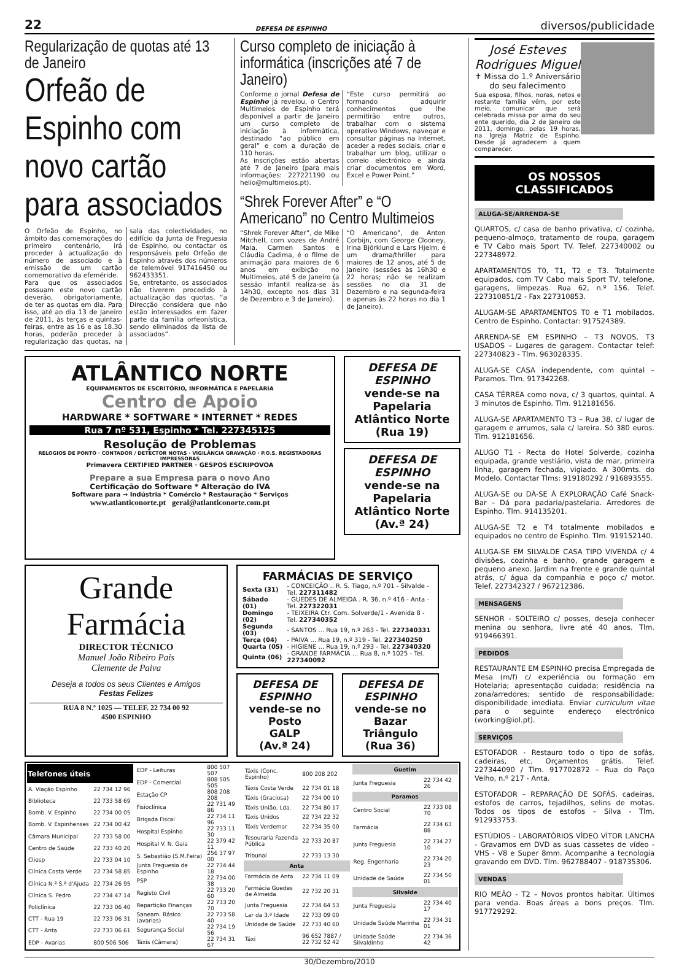22 DEFESA DE ESPINHO diversos/publicidade
Regularização de quotas até 13 de Janeiro
Orfeão de Espinho com novo cartão para associados
O Orfeão de Espinho, no âmbito das comemorações do primeiro centenário, irá proceder à actualização do número de associado e à emissão de um cartão comemorativo da efeméride.
Para que os associados possuam este novo cartão deverão, obrigatoriamente, de ter as quotas em dia. Para isso, até ao dia 13 de Janeiro de 2011, às terças e quintas-feiras, entre as 16 e as 18.30 horas, poderão proceder à regularização das quotas, na sala das colectividades, no edifício da Junta de Freguesia de Espinho, ou contactar os responsáveis pelo Orfeão de Espinho através dos números de telemóvel 917416450 ou 962433351.
Se, entretanto, os associados não tiverem procedido à actualização das quotas, “a Direcção considera que não estão interessados em fazer parte da família orfeonística, sendo eliminados da lista de associados”.
Curso completo de iniciação à informática (inscrições até 7 de Janeiro)
Conforme o jornal Defesa de Espinho já revelou, o Centro Multimeios de Espinho terá disponível a partir de Janeiro um curso completo de iniciação à informática, destinado “ao público em geral” e com a duração de 110 horas.
As inscrições estão abertas até 7 de Janeiro (para mais informações: 227221190 ou helio@multimeios.pt).
“Este curso permitirá ao formando adquirir conhecimentos que lhe permitirão entre outros, trabalhar com o sistema operativo Windows, navegar e consultar páginas na Internet, aceder a redes sociais, criar e trabalhar um blog, utilizar o correio electrónico e ainda criar documentos em Word, Excel e Power Point.”
“Shrek Forever After” e “O Americano” no Centro Multimeios
“Shrek Forever After”, de Mike Mitchell, com vozes de André Maia, Carmen Santos e Cláudia Cadima, é o filme de animação para maiores de 6 anos em exibição no Multimeios, até 5 de Janeiro (a sessão infantil realiza-se às 14h30, excepto nos dias 31 de Dezembro e 3 de Janeiro).
“O Americano”, de Anton Corbijn, com George Clooney, Irina Björklund e Lars Hjelm, é um drama/thriller para maiores de 12 anos, até 5 de Janeiro (sessões às 16h30 e 22 horas; não se realizam sessões no dia 31 de Dezembro e na segunda-feira e apenas às 22 horas no dia 1 de Janeiro).
ATLÂNTICO NORTE
EQUIPAMENTOS DE ESCRITÓRIO, INFORMÁTICA E PAPELARIA
Centro de Apoio
HARDWARE * SOFTWARE * INTERNET * REDES
Rua 7 nº 531, Espinho * Tel. 227345125
Resolução de Problemas
RELOGIOS DE PONTO · CONTADOR / DETECTOR NOTAS · VIGILÂNCIA GRAVAÇÃO · P.O.S. REGISTADORAS IMPRESSORAS
Primavera CERTIFIED PARTNER · GESPOS ESCRIPOVOA
Prepare a sua Empresa para o novo Ano
Certificação do Software * Alteração do IVA
Software para → Indústria * Comércio * Restauração * Serviços
www.atlanticonorte.pt geral@atlanticonorte.com.pt
DEFESA DE ESPINHO
vende-se na
Papelaria
Atlântico Norte
(Rua 19)
DEFESA DE ESPINHO
vende-se na
Papelaria
Atlântico Norte
(Av.ª 24)
Grande
Farmácia
DIRECTOR TÉCNICO
Manuel João Ribeiro Pais
Clemente de Paiva
Deseja a todos os seus Clientes e Amigos
Festas Felizes
RUA 8 N.º 1025 — TELEF. 22 734 00 92
4500 ESPINHO
FARMÁCIAS DE SERVIÇO
| Sexta (31) | - CONCEIÇÃO .. R. S. Tiago, n.º 701 - Silvalde - Tel. 227311482 |
| Sábado (01) | - GUEDES DE ALMEIDA . R. 36, n.º 416 - Anta - Tel. 227322031 |
| Domingo (02) | - TEIXEIRA Ctr. Com. Solverde/1 - Avenida 8 - Tel. 227340352 |
| Segunda (03) | - SANTOS ... Rua 19, n.º 263 - Tel. 227340331 |
| Terça (04) | - PAIVA ... Rua 19, n.º 319 - Tel. 227340250 |
| Quarta (05) | - HIGIENE ... Rua 19, n.º 293 - Tel. 227340320 |
| Quinta (06) | - GRANDE FARMÁCIA ... Rua 8, n.º 1025 - Tel. 227340092 |
DEFESA DE ESPINHO
vende-se no
Posto
GALP
(Av.ª 24)
DEFESA DE ESPINHO
vende-se no
Bazar
Triângulo
(Rua 36)
| Telefones úteis | |
| --- | --- |
| A. Viação Espinho | 22 734 12 96 |
| Biblioteca | 22 733 58 69 |
| Bomb. V. Espinho | 22 734 00 05 |
| Bomb. V. Espinhenses | 22 734 00 42 |
| Câmara Municipal | 22 733 58 00 |
| Centro de Saúde | 22 733 40 20 |
| Cliesp | 22 733 04 10 |
| Clínica Costa Verde | 22 734 58 85 |
| Clínica N.ª S.ª d'Ajuda | 22 734 26 95 |
| Clínica S. Pedro | 22 734 47 14 |
| Policlínica | 22 733 06 40 |
| CTT - Rua 19 | 22 733 06 31 |
| CTT - Anta | 22 733 06 61 |
| EDP - Avarias | 800 506 506 |
| EDP - Leituras | 800 507 507 |
| EDP - Comercial | 808 505 505 |
| Estação CP | 808 208 208 |
| Fisioclínica | 22 731 49 86 |
| Brigada Fiscal | 22 734 11 96 |
| Hospital Espinho | 22 733 11 30 |
| Hospital V. N. Gaia | 22 379 42 11 |
| S. Sebastião (S.M.Feira) | 256 37 97 00 |
| Junta Freguesia de Espinho | 22 734 44 18 |
| PSP | 22 734 00 38 |
| Registo Civil | 22 733 20 60 |
| Repartição Finanças | 22 733 20 70 |
| Saneam. Básico (avarias) | 22 733 58 40 |
| Segurança Social | 22 734 19 56 |
| Táxis (Câmara) | 22 734 31 67 |
| Táxis (Conc. Espinho) | 800 208 202 |
| Táxis Costa Verde | 22 734 01 18 |
| Táxis (Graciosa) | 22 734 00 10 |
| Táxis União, Lda. | 22 734 80 17 |
| Táxis Unidos | 22 734 22 32 |
| Táxis Verdemar | 22 734 35 00 |
| Tesouraria Fazenda Pública | 22 733 20 87 |
| Tribunal | 22 733 13 30 |
| Anta | |
| Farmácia de Anta | 22 734 11 09 |
| Farmácia Guedes de Almeida | 22 732 20 31 |
| Junta Freguesia | 22 734 64 53 |
| Lar da 3.ª Idade | 22 733 09 00 |
| Unidade de Saúde | 22 733 40 60 |
| Táxi | 96 652 7887 / 22 732 52 42 |
| Guetim | |
| --- | --- |
| Junta Freguesia | 22 734 42 26 |
| Paramos | |
| Centro Social | 22 733 08 70 |
| Farmácia | 22 734 63 88 |
| Junta Freguesia | 22 734 27 10 |
| Reg. Engenharia | 22 734 20 23 |
| Unidade de Saúde | 22 734 50 01 |
| Silvalde | |
| Junta Freguesia | 22 734 40 17 |
| Unidade Saúde Marinha | 22 734 31 01 |
| Unidade Saúde Silvaldinho | 22 734 36 42 |
José Esteves Rodrigues Miguel
✝ Missa do 1.º Aniversário do seu falecimento
Sua esposa, filhos, noras, netos e restante família vêm, por este meio, comunicar que será celebrada missa por alma do seu ente querido, dia 2 de Janeiro de 2011, domingo, pelas 19 horas, na Igreja Matriz de Espinho. Desde já agradecem a quem comparecer.
OS NOSSOS CLASSIFICADOS
ALUGA-SE/ARRENDA-SE
QUARTOS, c/ casa de banho privativa, c/ cozinha, pequeno-almoço, tratamento de roupa, garagem e TV Cabo mais Sport TV. Telef. 227340002 ou 227348972.
APARTAMENTOS T0, T1, T2 e T3. Totalmente equipados, com TV Cabo mais Sport TV, telefone, garagens, limpezas. Rua 62, n.º 156. Telef. 227310851/2 - Fax 227310853.
ALUGAM-SE APARTAMENTOS T0 e T1 mobilados. Centro de Espinho. Contactar: 917524389.
ARRENDA-SE EM ESPINHO – T3 NOVOS, T3 USADOS – Lugares de garagem. Contactar telef: 227340823 - Tlm. 963028335.
ALUGA-SE CASA independente, com quintal – Paramos. Tlm. 917342268.
CASA TÉRREA como nova, c/ 3 quartos, quintal. A 3 minutos de Espinho. Tlm. 912181656.
ALUGA-SE APARTAMENTO T3 – Rua 38, c/ lugar de garagem e arrumos, sala c/ lareira. Só 380 euros. Tlm. 912181656.
ALUGO T1 - Recta do Hotel Solverde, cozinha equipada, grande vestiário, vista de mar, primeira linha, garagem fechada, vigiado. A 300mts. do Modelo. Contactar Tlms: 919180292 / 916893555.
ALUGA-SE ou DÁ-SE À EXPLORAÇÃO Café Snack-Bar – Dá para padaria/pastelaria. Arredores de Espinho. Tlm. 914135201.
ALUGA-SE T2 e T4 totalmente mobilados e equipados no centro de Espinho. Tlm. 919152140.
ALUGA-SE EM SILVALDE CASA TIPO VIVENDA c/ 4 divisões, cozinha e banho, grande garagem e pequeno anexo. Jardim na frente e grande quintal atrás, c/ água da companhia e poço c/ motor. Telef. 227342327 / 967212386.
MENSAGENS
SENHOR - SOLTEIRO c/ posses, deseja conhecer menina ou senhora, livre até 40 anos. Tlm. 919466391.
PEDIDOS
RESTAURANTE EM ESPINHO precisa Empregada de Mesa (m/f) c/ experiência ou formação em Hotelaria; apresentação cuidada; residência na zona/arredores; sentido de responsabilidade; disponibilidade imediata. Enviar curriculum vitae para o seguinte endereço electrónico (working@iol.pt).
SERVIÇOS
ESTOFADOR - Restauro todo o tipo de sofás, cadeiras, etc. Orçamentos grátis. Telef. 227344090 / Tlm. 917702872 – Rua do Paço Velho, n.º 217 - Anta.
ESTOFADOR – REPARAÇÃO DE SOFÁS, cadeiras, estofos de carros, tejadilhos, selins de motas. Todos os tipos de estofos – Silva - Tlm. 912933753.
ESTÚDIOS - LABORATÓRIOS VÍDEO VÍTOR LANCHA - Gravamos em DVD as suas cassetes de vídeo - VHS - V8 e Super 8mm. Acompanhe a tecnologia gravando em DVD. Tlm. 962788407 - 918735306.
VENDAS
RIO MEÃO - T2 – Novos prontos habitar. Últimos para venda. Boas áreas a bons preços. Tlm. 917729292.
30/Dezembro/2010